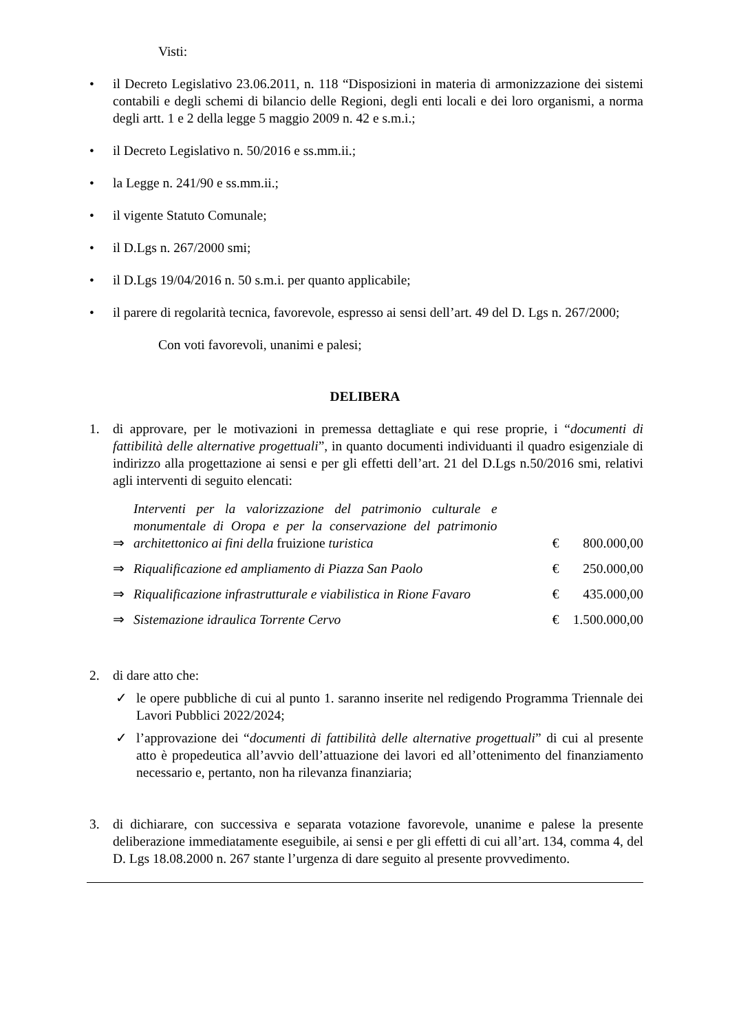Visti:
• il Decreto Legislativo 23.06.2011, n. 118 “Disposizioni in materia di armonizzazione dei sistemi contabili e degli schemi di bilancio delle Regioni, degli enti locali e dei loro organismi, a norma degli artt. 1 e 2 della legge 5 maggio 2009 n. 42 e s.m.i.;
• il Decreto Legislativo n. 50/2016 e ss.mm.ii.;
• la Legge n. 241/90 e ss.mm.ii.;
• il vigente Statuto Comunale;
• il D.Lgs n. 267/2000 smi;
• il D.Lgs 19/04/2016 n. 50 s.m.i. per quanto applicabile;
• il parere di regolarità tecnica, favorevole, espresso ai sensi dell’art. 49 del D. Lgs n. 267/2000;
Con voti favorevoli, unanimi e palesi;
DELIBERA
1. di approvare, per le motivazioni in premessa dettagliate e qui rese proprie, i “documenti di fattibilità delle alternative progettuali”, in quanto documenti individuanti il quadro esigenziale di indirizzo alla progettazione ai sensi e per gli effetti dell’art. 21 del D.Lgs n.50/2016 smi, relativi agli interventi di seguito elencati:
| ⇒ | Interventi per la valorizzazione del patrimonio culturale e monumentale di Oropa e per la conservazione del patrimonio architettonico ai fini della fruizione turistica | € | 800.000,00 |
| ⇒ | Riqualificazione ed ampliamento di Piazza San Paolo | € | 250.000,00 |
| ⇒ | Riqualificazione infrastrutturale e viabilistica in Rione Favaro | € | 435.000,00 |
| ⇒ | Sistemazione idraulica Torrente Cervo | € | 1.500.000,00 |
2. di dare atto che:
✓ le opere pubbliche di cui al punto 1. saranno inserite nel redigendo Programma Triennale dei Lavori Pubblici 2022/2024;
✓ l’approvazione dei “documenti di fattibilità delle alternative progettuali” di cui al presente atto è propedeutica all’avvio dell’attuazione dei lavori ed all’ottenimento del finanziamento necessario e, pertanto, non ha rilevanza finanziaria;
3. di dichiarare, con successiva e separata votazione favorevole, unanime e palese la presente deliberazione immediatamente eseguibile, ai sensi e per gli effetti di cui all’art. 134, comma 4, del D. Lgs 18.08.2000 n. 267 stante l’urgenza di dare seguito al presente provvedimento.